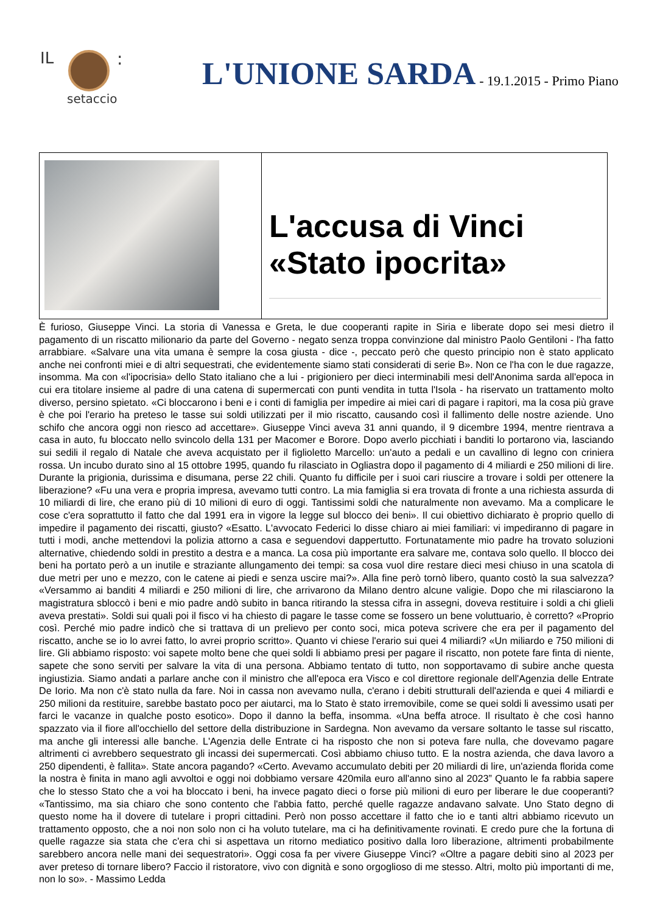IL :
setaccio
L'UNIONE SARDA
- 19.1.2015 - Primo Piano
L'accusa di Vinci «Stato ipocrita»
È furioso, Giuseppe Vinci. La storia di Vanessa e Greta, le due cooperanti rapite in Siria e liberate dopo sei mesi dietro il pagamento di un riscatto milionario da parte del Governo - negato senza troppa convinzione dal ministro Paolo Gentiloni - l'ha fatto arrabbiare. «Salvare una vita umana è sempre la cosa giusta - dice -, peccato però che questo principio non è stato applicato anche nei confronti miei e di altri sequestrati, che evidentemente siamo stati considerati di serie B». Non ce l'ha con le due ragazze, insomma. Ma con «l'ipocrisia» dello Stato italiano che a lui - prigioniero per dieci interminabili mesi dell'Anonima sarda all'epoca in cui era titolare insieme al padre di una catena di supermercati con punti vendita in tutta l'Isola - ha riservato un trattamento molto diverso, persino spietato. «Ci bloccarono i beni e i conti di famiglia per impedire ai miei cari di pagare i rapitori, ma la cosa più grave è che poi l'erario ha preteso le tasse sui soldi utilizzati per il mio riscatto, causando così il fallimento delle nostre aziende. Uno schifo che ancora oggi non riesco ad accettare». Giuseppe Vinci aveva 31 anni quando, il 9 dicembre 1994, mentre rientrava a casa in auto, fu bloccato nello svincolo della 131 per Macomer e Borore. Dopo averlo picchiati i banditi lo portarono via, lasciando sui sedili il regalo di Natale che aveva acquistato per il figlioletto Marcello: un'auto a pedali e un cavallino di legno con criniera rossa. Un incubo durato sino al 15 ottobre 1995, quando fu rilasciato in Ogliastra dopo il pagamento di 4 miliardi e 250 milioni di lire. Durante la prigionia, durissima e disumana, perse 22 chili. Quanto fu difficile per i suoi cari riuscire a trovare i soldi per ottenere la liberazione? «Fu una vera e propria impresa, avevamo tutti contro. La mia famiglia si era trovata di fronte a una richiesta assurda di 10 miliardi di lire, che erano più di 10 milioni di euro di oggi. Tantissimi soldi che naturalmente non avevamo. Ma a complicare le cose c'era soprattutto il fatto che dal 1991 era in vigore la legge sul blocco dei beni». Il cui obiettivo dichiarato è proprio quello di impedire il pagamento dei riscatti, giusto? «Esatto. L'avvocato Federici lo disse chiaro ai miei familiari: vi impediranno di pagare in tutti i modi, anche mettendovi la polizia attorno a casa e seguendovi dappertutto. Fortunatamente mio padre ha trovato soluzioni alternative, chiedendo soldi in prestito a destra e a manca. La cosa più importante era salvare me, contava solo quello. Il blocco dei beni ha portato però a un inutile e straziante allungamento dei tempi: sa cosa vuol dire restare dieci mesi chiuso in una scatola di due metri per uno e mezzo, con le catene ai piedi e senza uscire mai?». Alla fine però tornò libero, quanto costò la sua salvezza? «Versammo ai banditi 4 miliardi e 250 milioni di lire, che arrivarono da Milano dentro alcune valigie. Dopo che mi rilasciarono la magistratura sbloccò i beni e mio padre andò subito in banca ritirando la stessa cifra in assegni, doveva restituire i soldi a chi glieli aveva prestati». Soldi sui quali poi il fisco vi ha chiesto di pagare le tasse come se fossero un bene voluttuario, è corretto? «Proprio così. Perché mio padre indicò che si trattava di un prelievo per conto soci, mica poteva scrivere che era per il pagamento del riscatto, anche se io lo avrei fatto, lo avrei proprio scritto». Quanto vi chiese l'erario sui quei 4 miliardi? «Un miliardo e 750 milioni di lire. Gli abbiamo risposto: voi sapete molto bene che quei soldi li abbiamo presi per pagare il riscatto, non potete fare finta di niente, sapete che sono serviti per salvare la vita di una persona. Abbiamo tentato di tutto, non sopportavamo di subire anche questa ingiustizia. Siamo andati a parlare anche con il ministro che all'epoca era Visco e col direttore regionale dell'Agenzia delle Entrate De Iorio. Ma non c'è stato nulla da fare. Noi in cassa non avevamo nulla, c'erano i debiti strutturali dell'azienda e quei 4 miliardi e 250 milioni da restituire, sarebbe bastato poco per aiutarci, ma lo Stato è stato irremovibile, come se quei soldi li avessimo usati per farci le vacanze in qualche posto esotico». Dopo il danno la beffa, insomma. «Una beffa atroce. Il risultato è che così hanno spazzato via il fiore all'occhiello del settore della distribuzione in Sardegna. Non avevamo da versare soltanto le tasse sul riscatto, ma anche gli interessi alle banche. L'Agenzia delle Entrate ci ha risposto che non si poteva fare nulla, che dovevamo pagare altrimenti ci avrebbero sequestrato gli incassi dei supermercati. Così abbiamo chiuso tutto. E la nostra azienda, che dava lavoro a 250 dipendenti, è fallita». State ancora pagando? «Certo. Avevamo accumulato debiti per 20 miliardi di lire, un'azienda florida come la nostra è finita in mano agli avvoltoi e oggi noi dobbiamo versare 420mila euro all'anno sino al 2023” Quanto le fa rabbia sapere che lo stesso Stato che a voi ha bloccato i beni, ha invece pagato dieci o forse più milioni di euro per liberare le due cooperanti? «Tantissimo, ma sia chiaro che sono contento che l'abbia fatto, perché quelle ragazze andavano salvate. Uno Stato degno di questo nome ha il dovere di tutelare i propri cittadini. Però non posso accettare il fatto che io e tanti altri abbiamo ricevuto un trattamento opposto, che a noi non solo non ci ha voluto tutelare, ma ci ha definitivamente rovinati. E credo pure che la fortuna di quelle ragazze sia stata che c'era chi si aspettava un ritorno mediatico positivo dalla loro liberazione, altrimenti probabilmente sarebbero ancora nelle mani dei sequestratori». Oggi cosa fa per vivere Giuseppe Vinci? «Oltre a pagare debiti sino al 2023 per aver preteso di tornare libero? Faccio il ristoratore, vivo con dignità e sono orgoglioso di me stesso. Altri, molto più importanti di me, non lo so». - Massimo Ledda